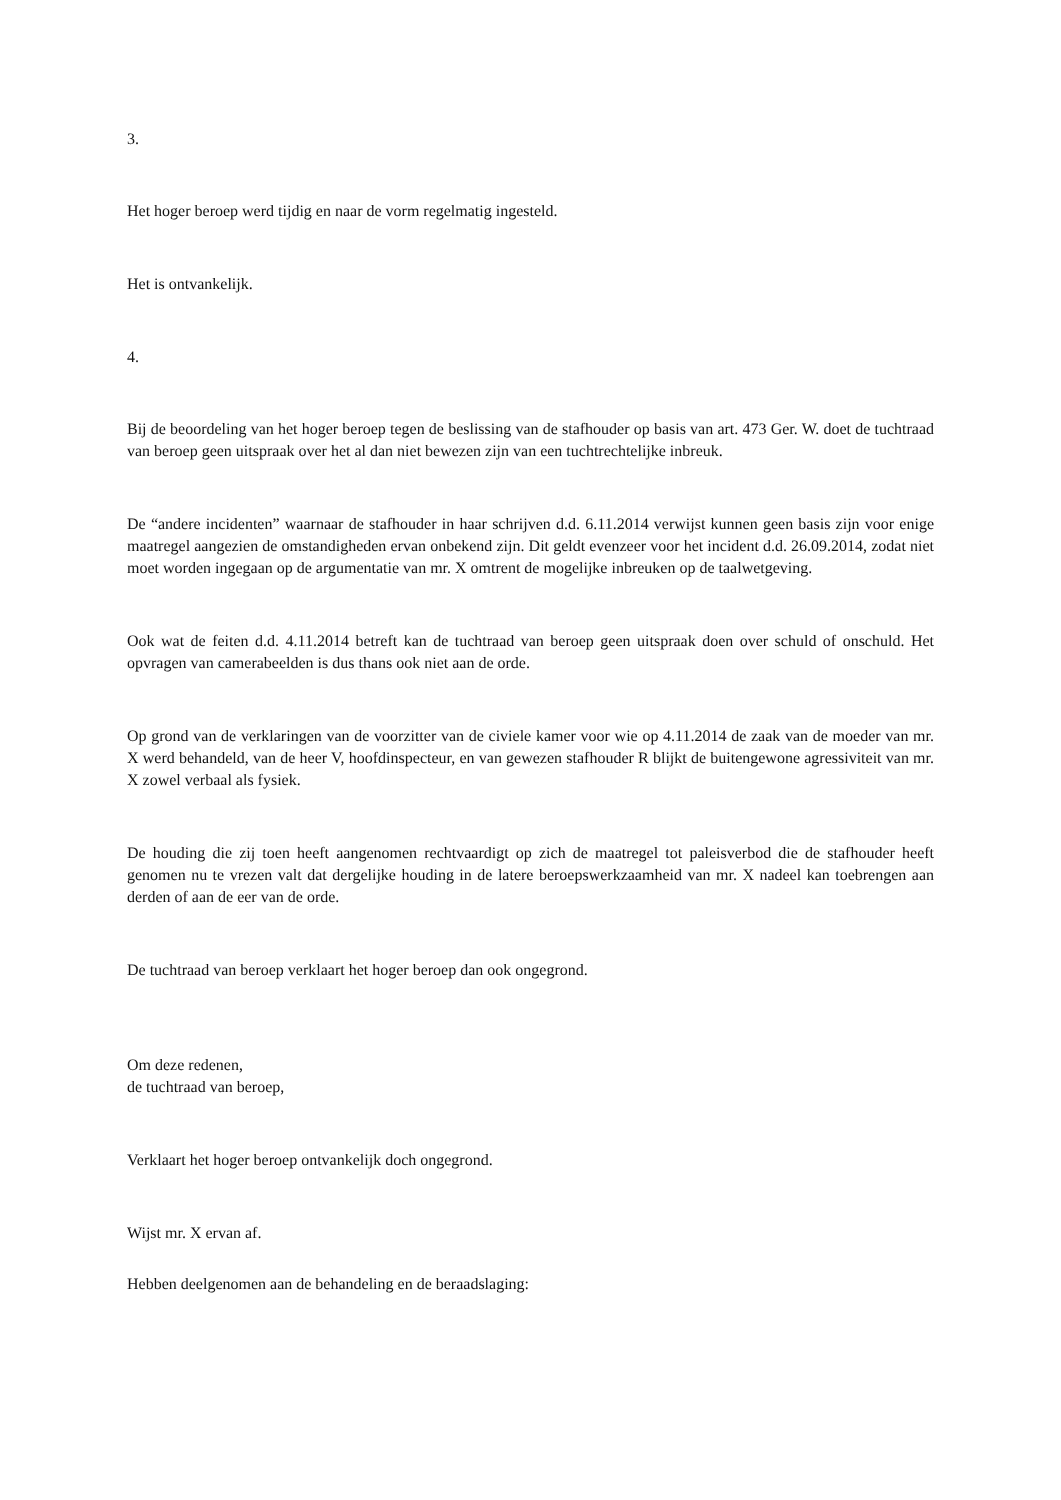3.
Het hoger beroep werd tijdig en naar de vorm regelmatig ingesteld.
Het is ontvankelijk.
4.
Bij de beoordeling van het hoger beroep tegen de beslissing van de stafhouder op basis van art. 473 Ger. W. doet de tuchtraad van beroep geen uitspraak over het al dan niet bewezen zijn van een tuchtrechtelijke inbreuk.
De “andere incidenten” waarnaar de stafhouder in haar schrijven d.d. 6.11.2014 verwijst kunnen geen basis zijn voor enige maatregel aangezien de omstandigheden ervan onbekend zijn. Dit geldt evenzeer voor het incident d.d. 26.09.2014, zodat niet moet worden ingegaan op de argumentatie van mr. X omtrent de mogelijke inbreuken op de taalwetgeving.
Ook wat de feiten d.d. 4.11.2014 betreft kan de tuchtraad van beroep geen uitspraak doen over schuld of onschuld. Het opvragen van camerabeelden is dus thans ook niet aan de orde.
Op grond van de verklaringen van de voorzitter van de civiele kamer voor wie op 4.11.2014 de zaak van de moeder van mr. X werd behandeld, van de heer V, hoofdinspecteur, en van gewezen stafhouder R blijkt de buitengewone agressiviteit van mr. X zowel verbaal als fysiek.
De houding die zij toen heeft aangenomen rechtvaardigt op zich de maatregel tot paleisverbod die de stafhouder heeft genomen nu te vrezen valt dat dergelijke houding in de latere beroepswerkzaamheid van mr. X nadeel kan toebrengen aan derden of aan de eer van de orde.
De tuchtraad van beroep verklaart het hoger beroep dan ook ongegrond.
Om deze redenen,
de tuchtraad van beroep,
Verklaart het hoger beroep ontvankelijk doch ongegrond.
Wijst mr. X ervan af.
Hebben deelgenomen aan de behandeling en de beraadslaging: